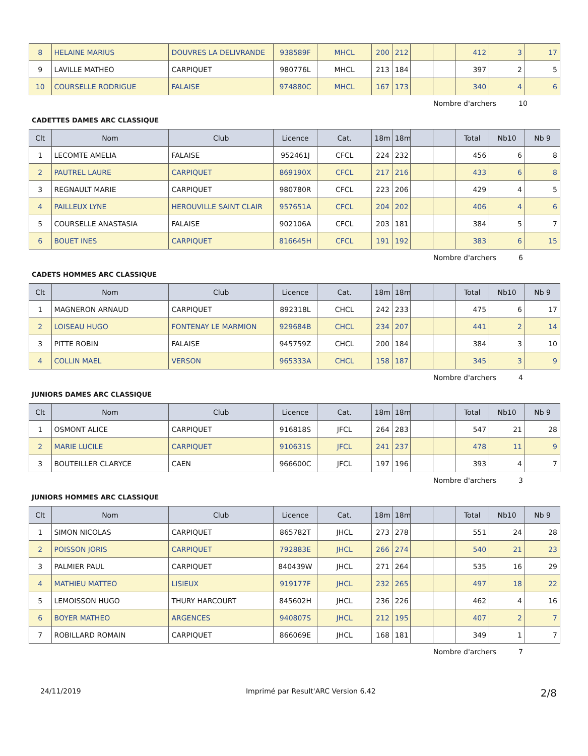| 8 | HELAINE MARIUS | DOUVRES LA DELIVRANDE | 938589F | MHCL | 200 | 212 | | | 412 | 3 | 17 |
| 9 | LAVILLE MATHEO | CARPIQUET | 980776L | MHCL | 213 | 184 | | | 397 | 2 | 5 |
| 10 | COURSELLE RODRIGUE | FALAISE | 974880C | MHCL | 167 | 173 | | | 340 | 4 | 6 |
Nombre d'archers 10
CADETTES DAMES ARC CLASSIQUE
| Clt | Nom | Club | Licence | Cat. | 18m | 18m | | | Total | Nb10 | Nb 9 |
| --- | --- | --- | --- | --- | --- | --- | --- | --- | --- | --- | --- |
| 1 | LECOMTE AMELIA | FALAISE | 952461J | CFCL | 224 | 232 | | | 456 | 6 | 8 |
| 2 | PAUTREL LAURE | CARPIQUET | 869190X | CFCL | 217 | 216 | | | 433 | 6 | 8 |
| 3 | REGNAULT MARIE | CARPIQUET | 980780R | CFCL | 223 | 206 | | | 429 | 4 | 5 |
| 4 | PAILLEUX LYNE | HEROUVILLE SAINT CLAIR | 957651A | CFCL | 204 | 202 | | | 406 | 4 | 6 |
| 5 | COURSELLE ANASTASIA | FALAISE | 902106A | CFCL | 203 | 181 | | | 384 | 5 | 7 |
| 6 | BOUET INES | CARPIQUET | 816645H | CFCL | 191 | 192 | | | 383 | 6 | 15 |
Nombre d'archers 6
CADETS HOMMES ARC CLASSIQUE
| Clt | Nom | Club | Licence | Cat. | 18m | 18m | | | Total | Nb10 | Nb 9 |
| --- | --- | --- | --- | --- | --- | --- | --- | --- | --- | --- | --- |
| 1 | MAGNERON ARNAUD | CARPIQUET | 892318L | CHCL | 242 | 233 | | | 475 | 6 | 17 |
| 2 | LOISEAU HUGO | FONTENAY LE MARMION | 929684B | CHCL | 234 | 207 | | | 441 | 2 | 14 |
| 3 | PITTE ROBIN | FALAISE | 945759Z | CHCL | 200 | 184 | | | 384 | 3 | 10 |
| 4 | COLLIN MAEL | VERSON | 965333A | CHCL | 158 | 187 | | | 345 | 3 | 9 |
Nombre d'archers 4
JUNIORS DAMES ARC CLASSIQUE
| Clt | Nom | Club | Licence | Cat. | 18m | 18m | | | Total | Nb10 | Nb 9 |
| --- | --- | --- | --- | --- | --- | --- | --- | --- | --- | --- | --- |
| 1 | OSMONT ALICE | CARPIQUET | 916818S | JFCL | 264 | 283 | | | 547 | 21 | 28 |
| 2 | MARIE LUCILE | CARPIQUET | 910631S | JFCL | 241 | 237 | | | 478 | 11 | 9 |
| 3 | BOUTEILLER CLARYCE | CAEN | 966600C | JFCL | 197 | 196 | | | 393 | 4 | 7 |
Nombre d'archers 3
JUNIORS HOMMES ARC CLASSIQUE
| Clt | Nom | Club | Licence | Cat. | 18m | 18m | | | Total | Nb10 | Nb 9 |
| --- | --- | --- | --- | --- | --- | --- | --- | --- | --- | --- | --- |
| 1 | SIMON NICOLAS | CARPIQUET | 865782T | JHCL | 273 | 278 | | | 551 | 24 | 28 |
| 2 | POISSON JORIS | CARPIQUET | 792883E | JHCL | 266 | 274 | | | 540 | 21 | 23 |
| 3 | PALMIER PAUL | CARPIQUET | 840439W | JHCL | 271 | 264 | | | 535 | 16 | 29 |
| 4 | MATHIEU MATTEO | LISIEUX | 919177F | JHCL | 232 | 265 | | | 497 | 18 | 22 |
| 5 | LEMOISSON HUGO | THURY HARCOURT | 845602H | JHCL | 236 | 226 | | | 462 | 4 | 16 |
| 6 | BOYER MATHEO | ARGENCES | 940807S | JHCL | 212 | 195 | | | 407 | 2 | 7 |
| 7 | ROBILLARD ROMAIN | CARPIQUET | 866069E | JHCL | 168 | 181 | | | 349 | 1 | 7 |
Nombre d'archers 7
24/11/2019 Imprimé par Result'ARC Version 6.42 2/8